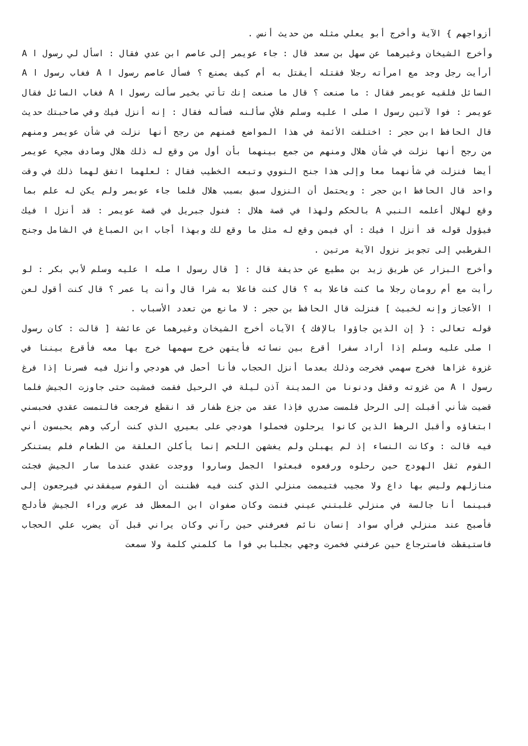أزواجهم } الآية وأخرج أبو يعلي مثله من حديث أنس .
وأخرج الشيخان وغيرهما عن سهل بن سعد قال : جاء عويمر إلى عاصم ابن عدي فقال : اسأل لي رسول ا A أرأيت رجل وجد مع امرأته رجلا فقتله أيقتل به أم كيف يصنع ؟ فسأل عاصم رسول ا A فغاب رسول ا A السائل فلقيه عويمر فقال : ما صنعت ؟ قال ما صنعت إنك تأتي بخير سألت رسول ا A فغاب السائل فقال عويمر : فوا لآتين رسول ا صلى ا عليه وسلم فلأي سألنه فسأله فقال : إنه أنزل فيك وفي صاحبتك حديث قال الحافظ ابن حجر : اختلفت الأئمة في هذا المواضع فمنهم من رجح أنها نزلت في شأن عويمر ومنهم من رجح أنها نزلت في شأن هلال ومنهم من جمع بينهما بأن أول من وقع له ذلك هلال وصادف مجيء عويمر أيضا فنزلت في شأنهما معا وإلى هذا جنح النووي وتبعه الخطيب فقال : لعلهما اتفق لهما ذلك في وقت واحد قال الحافظ ابن حجر : ويحتمل أن النزول سبق بسبب هلال فلما جاء عوبمر ولم يكن له علم بما وقع لهلال أعلمه النبي A بالحكم ولهذا في قصة هلال : فنول جبريل في قصة عويمر : قد أنزل ا فيك فيؤول قوله قد أنزل ا فيك : أي فيمن وقع له مثل ما وقع لك وبهذا أجاب ابن الصباغ في الشامل وجنح القرطبي إلى تجويز نزول الآية مرتين .
وأخرج البزار عن طريق زيد بن مطيع عن حذيفة قال : [ قال رسول ا صله ا عليه وسلم لأبي بكر : لو رأيت مع أم رومان رجلا ما كنت فاعلا به ؟ قال كنت فاعلا به شرا قال وأنت يا عمر ؟ قال كنت أقول لعن ا الأعجاز وإنه لخبيث ] فنزلت قال الحافظ بن حجر : لا مانع من تعدد الأسباب .
قوله تعالى : { إن الذين جاؤوا بالإفك } الآيات أخرج الشيخان وغيرهما عن عائشة [ قالت : كان رسول ا صلى عليه وسلم إذا أراد سفرا أقرع بين نسائه فأيتهن خرج سهمها خرج بها معه فأقرع بيننا في غزوة غزاها فخرج سهمي فخرجت وذلك بعدما أنزل الحجاب فأنا أحمل في هودجي وأنزل فيه فسرنا إذا فرغ رسول ا A من غزوته وقفل ودنونا من المدينة آذن ليلة في الرحيل فقمت فمشيت حتى جاوزت الجيش فلما قضيت شأني أقبلت إلى الرحل فلمست صدري فإذا عقد من جزع ظفار قد انقطع فرجعت فالتمست عقدي فحبسني ابتغاؤه وأقبل الرهط الذين كانوا يرحلون فحملوا هودجي على بعيري الذي كنت أركب وهم يحبسون أني فيه قالت : وكانت النساء إذ لم يهبلن ولم يغشهن اللحم إنما يأكلن العلقة من الطعام فلم يستنكر القوم ثقل الهودج حين رحلوه ورفعوه فبعثوا الجمل وساروا ووجدت عقدي عندما سار الجيش فجئت منازلهم وليس بها داع ولا مجيب فتيممت منزلي الذي كنت فيه فظننت أن القوم سيفقدني فيرجعون إلى فبينما أنا جالسة في منزلي غلبتني عيني فنمت وكان صفوان ابن المعطل فد عرس وراء الجيش فأدلج فأصبح عند منزلي فرأي سواد إنسان نائم فعرفني حين رآني وكان يراني قبل آن يضرب علي الحجاب فاستيقظت فاسترجاع حين عرفني فخمرت وجهي بجلبابي فوا ما كلمني كلمة ولا سمعت